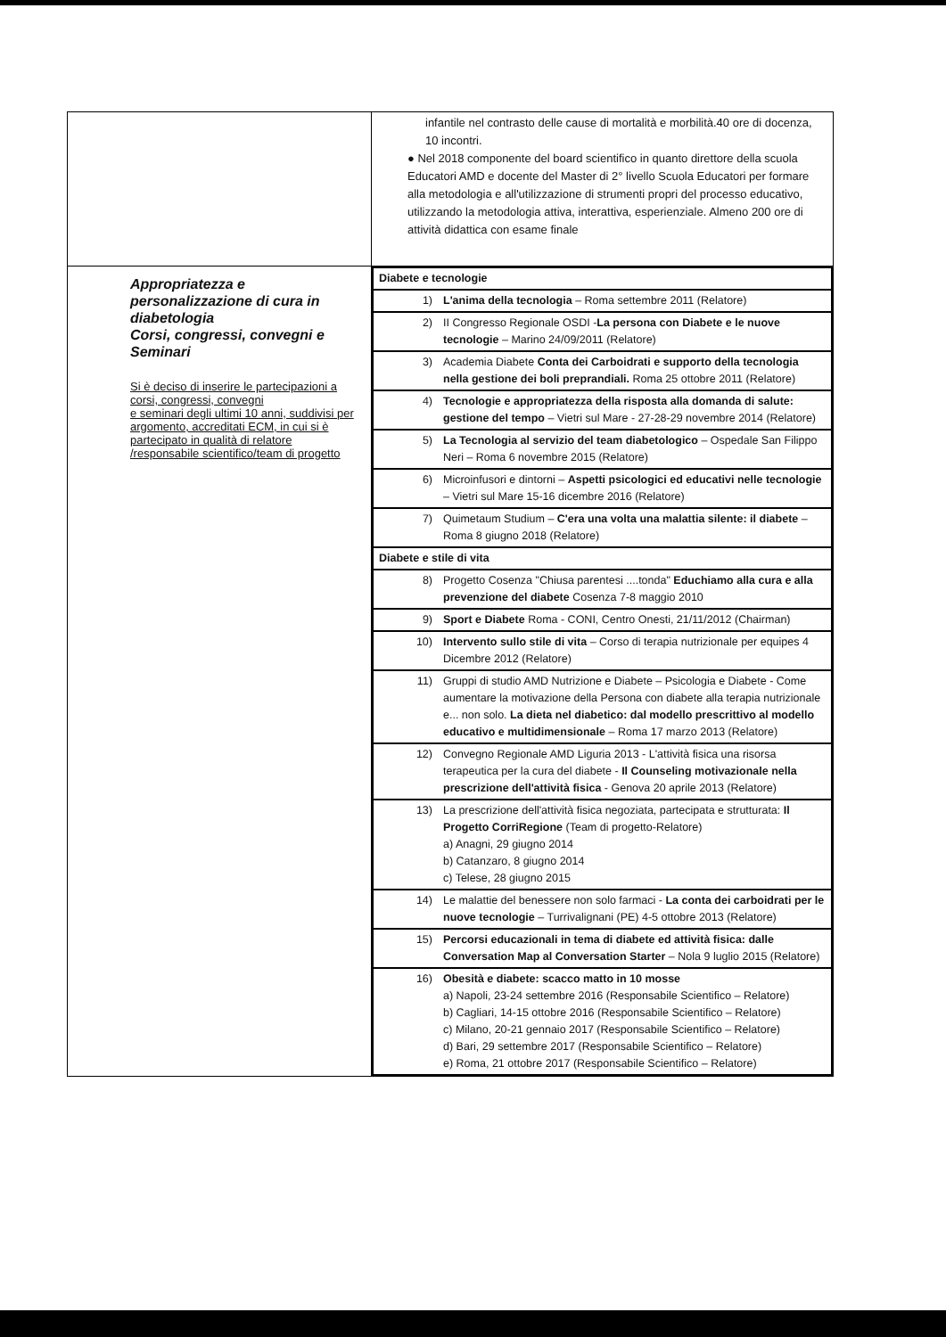| | infantile nel contrasto delle cause di mortalità e morbilità.40 ore di docenza, 10 incontri. ● Nel 2018 componente del board scientifico in quanto direttore della scuola Educatori AMD e docente del Master di 2° livello Scuola Educatori per formare alla metodologia e all'utilizzazione di strumenti propri del processo educativo, utilizzando la metodologia attiva, interattiva, esperienziale. Almeno 200 ore di attività didattica con esame finale |
| Appropriatezza e personalizzazione di cura in diabetologia Corsi, congressi, convegni e Seminari Si è deciso di inserire le partecipazioni a corsi, congressi, convegni e seminari degli ultimi 10 anni, suddivisi per argomento, accreditati ECM, in cui si è partecipato in qualità di relatore /responsabile scientifico/team di progetto | / Diabete e tecnologie / / / 1) / L'anima della tecnologia – Roma settembre 2011 (Relatore) / / 2) / II Congresso Regionale OSDI - La persona con Diabete e le nuove tecnologie – Marino 24/09/2011 (Relatore) / / 3) / Academia Diabete Conta dei Carboidrati e supporto della tecnologia nella gestione dei boli preprandiali. Roma 25 ottobre 2011 (Relatore) / / 4) / Tecnologie e appropriatezza della risposta alla domanda di salute: gestione del tempo – Vietri sul Mare - 27-28-29 novembre 2014 (Relatore) / / 5) / La Tecnologia al servizio del team diabetologico – Ospedale San Filippo Neri – Roma 6 novembre 2015 (Relatore) / / 6) / Microinfusori e dintorni – Aspetti psicologici ed educativi nelle tecnologie – Vietri sul Mare 15-16 dicembre 2016 (Relatore) / / 7) / Quimetaum Studium – C'era una volta una malattia silente: il diabete – Roma 8 giugno 2018 (Relatore) / / Diabete e stile di vita / / / 8) / Progetto Cosenza "Chiusa parentesi ....tonda" Educhiamo alla cura e alla prevenzione del diabete Cosenza 7-8 maggio 2010 / / 9) / Sport e Diabete Roma - CONI, Centro Onesti, 21/11/2012 (Chairman) / / 10) / Intervento sullo stile di vita – Corso di terapia nutrizionale per equipes 4 Dicembre 2012 (Relatore) / / 11) / Gruppi di studio AMD Nutrizione e Diabete – Psicologia e Diabete - Come aumentare la motivazione della Persona con diabete alla terapia nutrizionale e... non solo. La dieta nel diabetico: dal modello prescrittivo al modello educativo e multidimensionale – Roma 17 marzo 2013 (Relatore) / / 12) / Convegno Regionale AMD Liguria 2013 - L'attività fisica una risorsa terapeutica per la cura del diabete - Il Counseling motivazionale nella prescrizione dell'attività fisica - Genova 20 aprile 2013 (Relatore) / / 13) / La prescrizione dell'attività fisica negoziata, partecipata e strutturata: Il Progetto CorriRegione (Team di progetto-Relatore) a) Anagni, 29 giugno 2014 b) Catanzaro, 8 giugno 2014 c) Telese, 28 giugno 2015 / / 14) / Le malattie del benessere non solo farmaci - La conta dei carboidrati per le nuove tecnologie – Turrivalignani (PE) 4-5 ottobre 2013 (Relatore) / / 15) / Percorsi educazionali in tema di diabete ed attività fisica: dalle Conversation Map al Conversation Starter – Nola 9 luglio 2015 (Relatore) / / 16) / Obesità e diabete: scacco matto in 10 mosse a) Napoli, 23-24 settembre 2016 (Responsabile Scientifico – Relatore) b) Cagliari, 14-15 ottobre 2016 (Responsabile Scientifico – Relatore) c) Milano, 20-21 gennaio 2017 (Responsabile Scientifico – Relatore) d) Bari, 29 settembre 2017 (Responsabile Scientifico – Relatore) e) Roma, 21 ottobre 2017 (Responsabile Scientifico – Relatore) / |